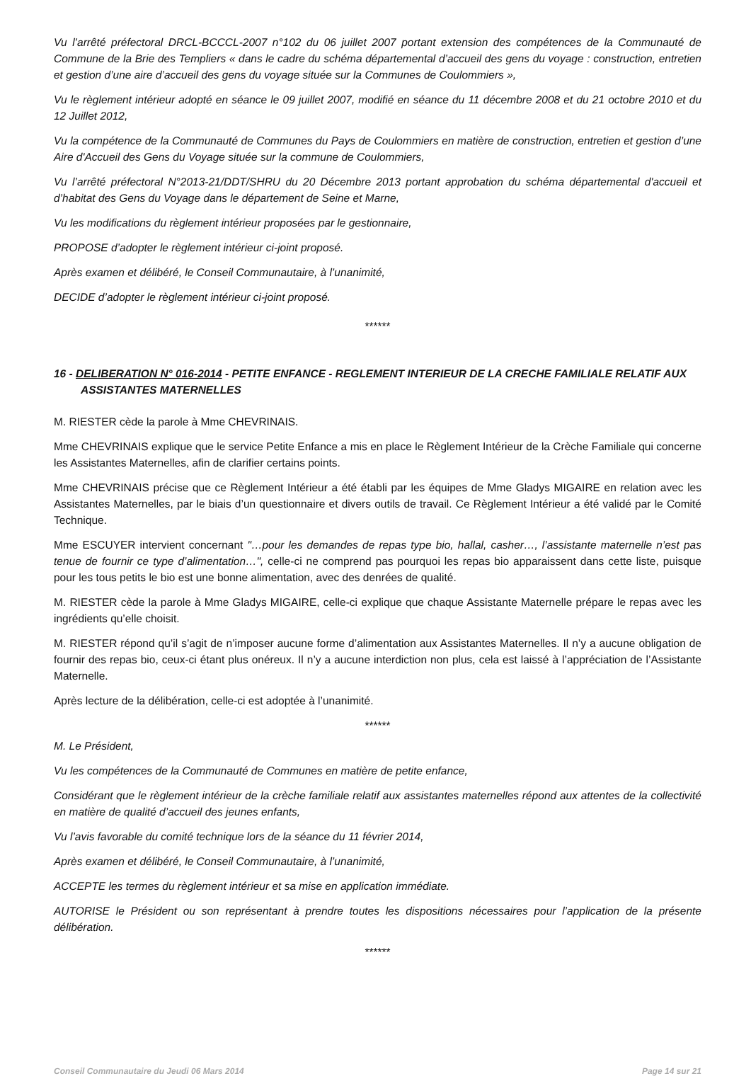Vu l’arrêté préfectoral DRCL-BCCCL-2007 n°102 du 06 juillet 2007 portant extension des compétences de la Communauté de Commune de la Brie des Templiers « dans le cadre du schéma départemental d’accueil des gens du voyage : construction, entretien et gestion d’une aire d’accueil des gens du voyage située sur la Communes de Coulommiers »,
Vu le règlement intérieur adopté en séance le 09 juillet 2007, modifié en séance du 11 décembre 2008 et du 21 octobre 2010 et du 12 Juillet 2012,
Vu la compétence de la Communauté de Communes du Pays de Coulommiers en matière de construction, entretien et gestion d’une Aire d'Accueil des Gens du Voyage située sur la commune de Coulommiers,
Vu l’arrêté préfectoral N°2013-21/DDT/SHRU du 20 Décembre 2013 portant approbation du schéma départemental d'accueil et d’habitat des Gens du Voyage dans le département de Seine et Marne,
Vu les modifications du règlement intérieur proposées par le gestionnaire,
PROPOSE d’adopter le règlement intérieur ci-joint proposé.
Après examen et délibéré, le Conseil Communautaire, à l’unanimité,
DECIDE d’adopter le règlement intérieur ci-joint proposé.
******
16 - DELIBERATION N° 016-2014 - PETITE ENFANCE - REGLEMENT INTERIEUR DE LA CRECHE FAMILIALE RELATIF AUX ASSISTANTES MATERNELLES
M. RIESTER cède la parole à Mme CHEVRINAIS.
Mme CHEVRINAIS explique que le service Petite Enfance a mis en place le Règlement Intérieur de la Crèche Familiale qui concerne les Assistantes Maternelles, afin de clarifier certains points.
Mme CHEVRINAIS précise que ce Règlement Intérieur a été établi par les équipes de Mme Gladys MIGAIRE en relation avec les Assistantes Maternelles, par le biais d’un questionnaire et divers outils de travail. Ce Règlement Intérieur a été validé par le Comité Technique.
Mme ESCUYER intervient concernant "…pour les demandes de repas type bio, hallal, casher…, l’assistante maternelle n’est pas tenue de fournir ce type d’alimentation…", celle-ci ne comprend pas pourquoi les repas bio apparaissent dans cette liste, puisque pour les tous petits le bio est une bonne alimentation, avec des denrées de qualité.
M. RIESTER cède la parole à Mme Gladys MIGAIRE, celle-ci explique que chaque Assistante Maternelle prépare le repas avec les ingrédients qu’elle choisit.
M. RIESTER répond qu’il s’agit de n’imposer aucune forme d’alimentation aux Assistantes Maternelles. Il n’y a aucune obligation de fournir des repas bio, ceux-ci étant plus onéreux. Il n’y a aucune interdiction non plus, cela est laissé à l’appréciation de l’Assistante Maternelle.
Après lecture de la délibération, celle-ci est adoptée à l’unanimité.
******
M. Le Président,
Vu les compétences de la Communauté de Communes en matière de petite enfance,
Considérant que le règlement intérieur de la crèche familiale relatif aux assistantes maternelles répond aux attentes de la collectivité en matière de qualité d’accueil des jeunes enfants,
Vu l’avis favorable du comité technique lors de la séance du 11 février 2014,
Après examen et délibéré, le Conseil Communautaire, à l’unanimité,
ACCEPTE les termes du règlement intérieur et sa mise en application immédiate.
AUTORISE le Président ou son représentant à prendre toutes les dispositions nécessaires pour l’application de la présente délibération.
******
Conseil Communautaire du Jeudi 06 Mars 2014 Page 14 sur 21